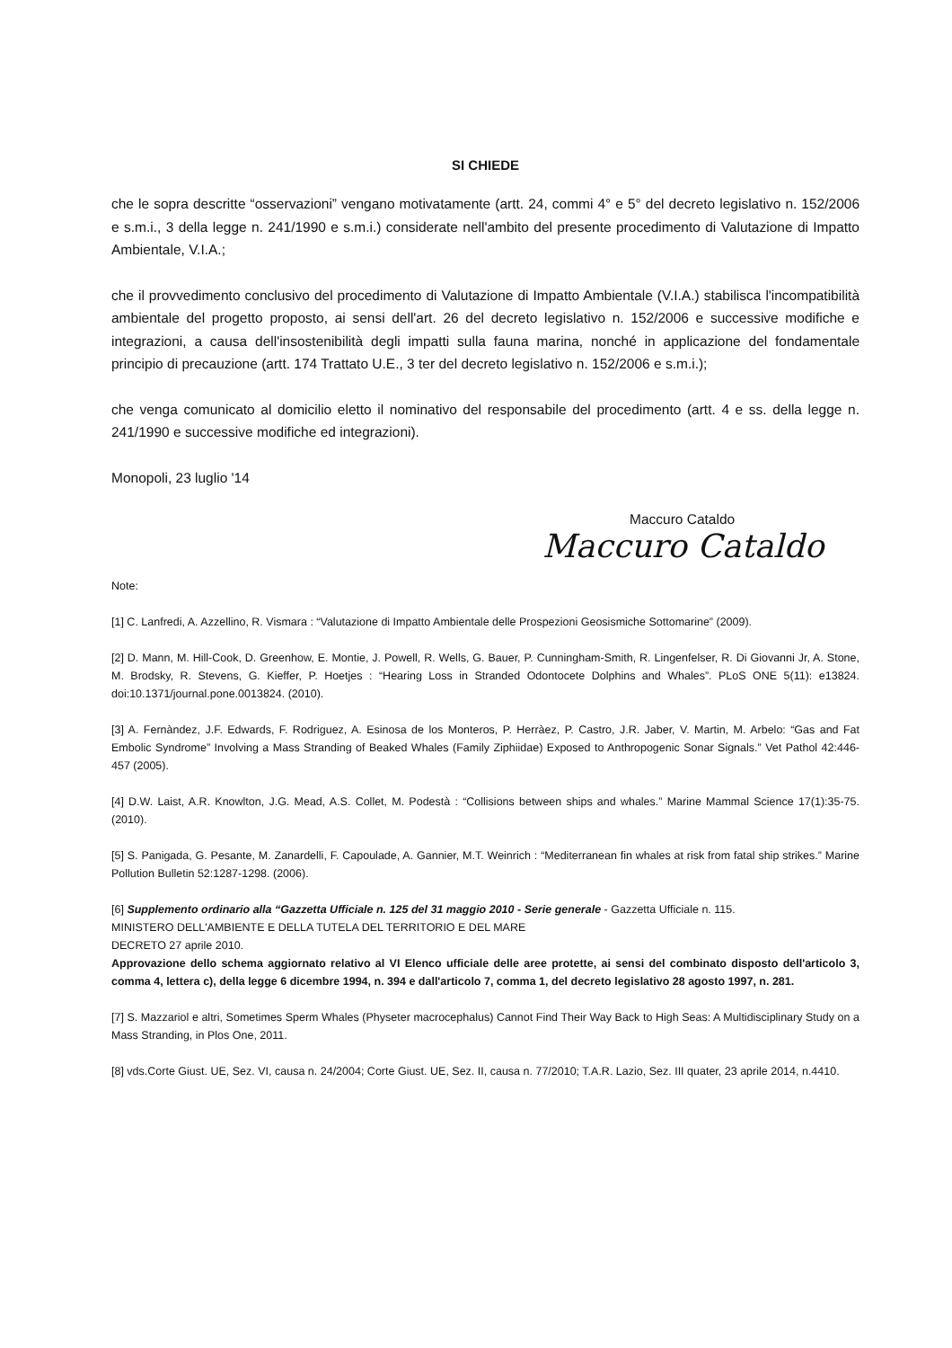SI CHIEDE
che le sopra descritte “osservazioni” vengano motivatamente (artt. 24, commi 4° e 5° del decreto legislativo n. 152/2006 e s.m.i., 3 della legge n. 241/1990 e s.m.i.) considerate nell'ambito del presente procedimento di Valutazione di Impatto Ambientale, V.I.A.;
che il provvedimento conclusivo del procedimento di Valutazione di Impatto Ambientale (V.I.A.) stabilisca l'incompatibilità ambientale del progetto proposto, ai sensi dell'art. 26 del decreto legislativo n. 152/2006 e successive modifiche e integrazioni, a causa dell'insostenibilità degli impatti sulla fauna marina, nonché in applicazione del fondamentale principio di precauzione (artt. 174 Trattato U.E., 3 ter del decreto legislativo n. 152/2006 e s.m.i.);
che venga comunicato al domicilio eletto il nominativo del responsabile del procedimento (artt. 4 e ss. della legge n. 241/1990 e successive modifiche ed integrazioni).
Monopoli, 23 luglio '14
Maccuro Cataldo
Maccuro Cataldo
Note:
[1] C. Lanfredi, A. Azzellino, R. Vismara : “Valutazione di Impatto Ambientale delle Prospezioni Geosismiche Sottomarine” (2009).
[2] D. Mann, M. Hill-Cook, D. Greenhow, E. Montie, J. Powell, R. Wells, G. Bauer, P. Cunningham-Smith, R. Lingenfelser, R. Di Giovanni Jr, A. Stone, M. Brodsky, R. Stevens, G. Kieffer, P. Hoetjes : “Hearing Loss in Stranded Odontocete Dolphins and Whales”. PLoS ONE 5(11): e13824. doi:10.1371/journal.pone.0013824. (2010).
[3] A. Fernàndez, J.F. Edwards, F. Rodriguez, A. Esinosa de los Monteros, P. Herràez, P. Castro, J.R. Jaber, V. Martin, M. Arbelo: “Gas and Fat Embolic Syndrome” Involving a Mass Stranding of Beaked Whales (Family Ziphiidae) Exposed to Anthropogenic Sonar Signals.” Vet Pathol 42:446-457 (2005).
[4] D.W. Laist, A.R. Knowlton, J.G. Mead, A.S. Collet, M. Podestà : “Collisions between ships and whales.” Marine Mammal Science 17(1):35-75. (2010).
[5] S. Panigada, G. Pesante, M. Zanardelli, F. Capoulade, A. Gannier, M.T. Weinrich : “Mediterranean fin whales at risk from fatal ship strikes.” Marine Pollution Bulletin 52:1287-1298. (2006).
[6] Supplemento ordinario alla “Gazzetta Ufficiale n. 125 del 31 maggio 2010 - Serie generale - Gazzetta Ufficiale n. 115.
MINISTERO DELL'AMBIENTE E DELLA TUTELA DEL TERRITORIO E DEL MARE
DECRETO 27 aprile 2010.
Approvazione dello schema aggiornato relativo al VI Elenco ufficiale delle aree protette, ai sensi del combinato disposto dell'articolo 3, comma 4, lettera c), della legge 6 dicembre 1994, n. 394 e dall'articolo 7, comma 1, del decreto legislativo 28 agosto 1997, n. 281.
[7] S. Mazzariol e altri, Sometimes Sperm Whales (Physeter macrocephalus) Cannot Find Their Way Back to High Seas: A Multidisciplinary Study on a Mass Stranding, in Plos One, 2011.
[8] vds.Corte Giust. UE, Sez. VI, causa n. 24/2004; Corte Giust. UE, Sez. II, causa n. 77/2010; T.A.R. Lazio, Sez. III quater, 23 aprile 2014, n.4410.